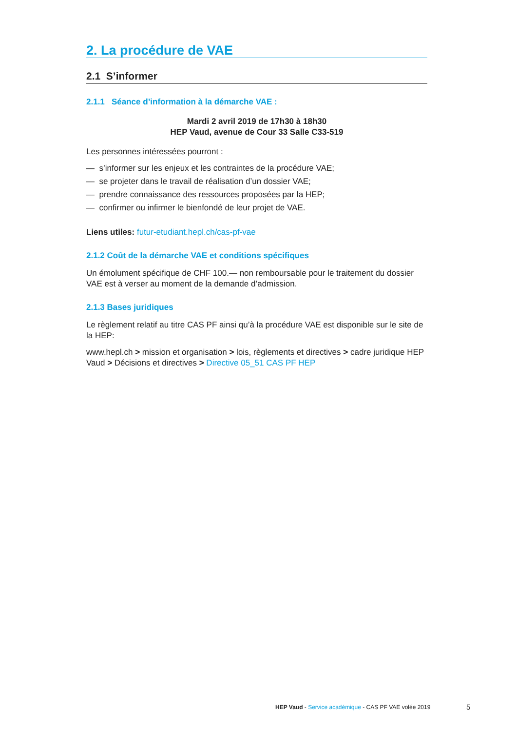2. La procédure de VAE
2.1 S’informer
2.1.1 Séance d’information à la démarche VAE :
Mardi 2 avril 2019 de 17h30 à 18h30
HEP Vaud, avenue de Cour 33 Salle C33-519
Les personnes intéressées pourront :
— s’informer sur les enjeux et les contraintes de la procédure VAE;
— se projeter dans le travail de réalisation d’un dossier VAE;
— prendre connaissance des ressources proposées par la HEP;
— confirmer ou infirmer le bienfondé de leur projet de VAE.
Liens utiles: futur-etudiant.hepl.ch/cas-pf-vae
2.1.2 Coût de la démarche VAE et conditions spécifiques
Un émolument spécifique de CHF 100.— non remboursable pour le traitement du dossier VAE est à verser au moment de la demande d’admission.
2.1.3 Bases juridiques
Le règlement relatif au titre CAS PF ainsi qu’à la procédure VAE est disponible sur le site de la HEP:
www.hepl.ch > mission et organisation > lois, règlements et directives > cadre juridique HEP Vaud > Décisions et directives > Directive 05_51 CAS PF HEP
HEP Vaud - Service académique - CAS PF VAE volée 2019
5